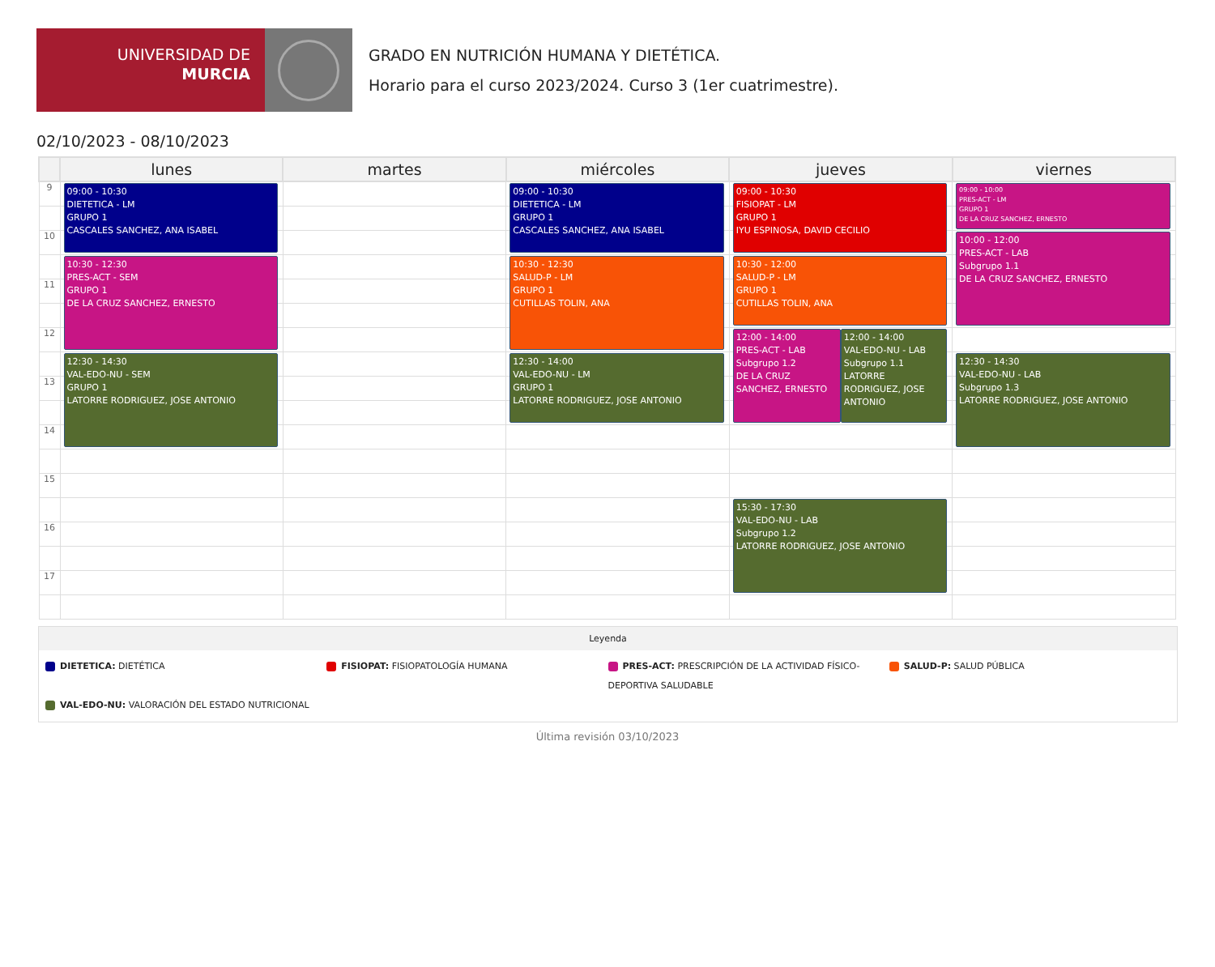UNIVERSIDAD DE
MURCIA
GRADO EN NUTRICIÓN HUMANA Y DIETÉTICA.
Horario para el curso 2023/2024. Curso 3 (1er cuatrimestre).
02/10/2023 - 08/10/2023
| | lunes | martes | miércoles | jueves | viernes |
| --- | --- | --- | --- | --- | --- |
| 9 | 09:00 - 10:30 DIETETICA - LM GRUPO 1 CASCALES SANCHEZ, ANA ISABEL | | 09:00 - 10:30 DIETETICA - LM GRUPO 1 CASCALES SANCHEZ, ANA ISABEL | 09:00 - 10:30 FISIOPAT - LM GRUPO 1 IYU ESPINOSA, DAVID CECILIO | 09:00 - 10:00 PRES-ACT - LM GRUPO 1 DE LA CRUZ SANCHEZ, ERNESTO |
| 10 | | | | | 10:00 - 12:00 PRES-ACT - LAB Subgrupo 1.1 DE LA CRUZ SANCHEZ, ERNESTO |
| | 10:30 - 12:30 PRES-ACT - SEM GRUPO 1 DE LA CRUZ SANCHEZ, ERNESTO | | 10:30 - 12:30 SALUD-P - LM GRUPO 1 CUTILLAS TOLIN, ANA | 10:30 - 12:00 SALUD-P - LM GRUPO 1 CUTILLAS TOLIN, ANA | |
| 11 | | | | | |
| 12 | | | | 12:00 - 14:00 PRES-ACT - LAB Subgrupo 1.2 DE LA CRUZ SANCHEZ, ERNESTO 12:00 - 14:00 VAL-EDO-NU - LAB Subgrupo 1.1 LATORRE RODRIGUEZ, JOSE ANTONIO | |
| | 12:30 - 14:30 VAL-EDO-NU - SEM GRUPO 1 LATORRE RODRIGUEZ, JOSE ANTONIO | | 12:30 - 14:00 VAL-EDO-NU - LM GRUPO 1 LATORRE RODRIGUEZ, JOSE ANTONIO | | 12:30 - 14:30 VAL-EDO-NU - LAB Subgrupo 1.3 LATORRE RODRIGUEZ, JOSE ANTONIO |
| 13 | | | | | |
| 14 | | | | | |
| 15 | | | | | |
| | | | | 15:30 - 17:30 VAL-EDO-NU - LAB Subgrupo 1.2 LATORRE RODRIGUEZ, JOSE ANTONIO | |
| 16 | | | | | |
| 17 | | | | | |
Leyenda
DIETETICA: DIETÉTICA
FISIOPAT: FISIOPATOLOGÍA HUMANA
PRES-ACT: PRESCRIPCIÓN DE LA ACTIVIDAD FÍSICO-DEPORTIVA SALUDABLE
SALUD-P: SALUD PÚBLICA
VAL-EDO-NU: VALORACIÓN DEL ESTADO NUTRICIONAL
Última revisión 03/10/2023